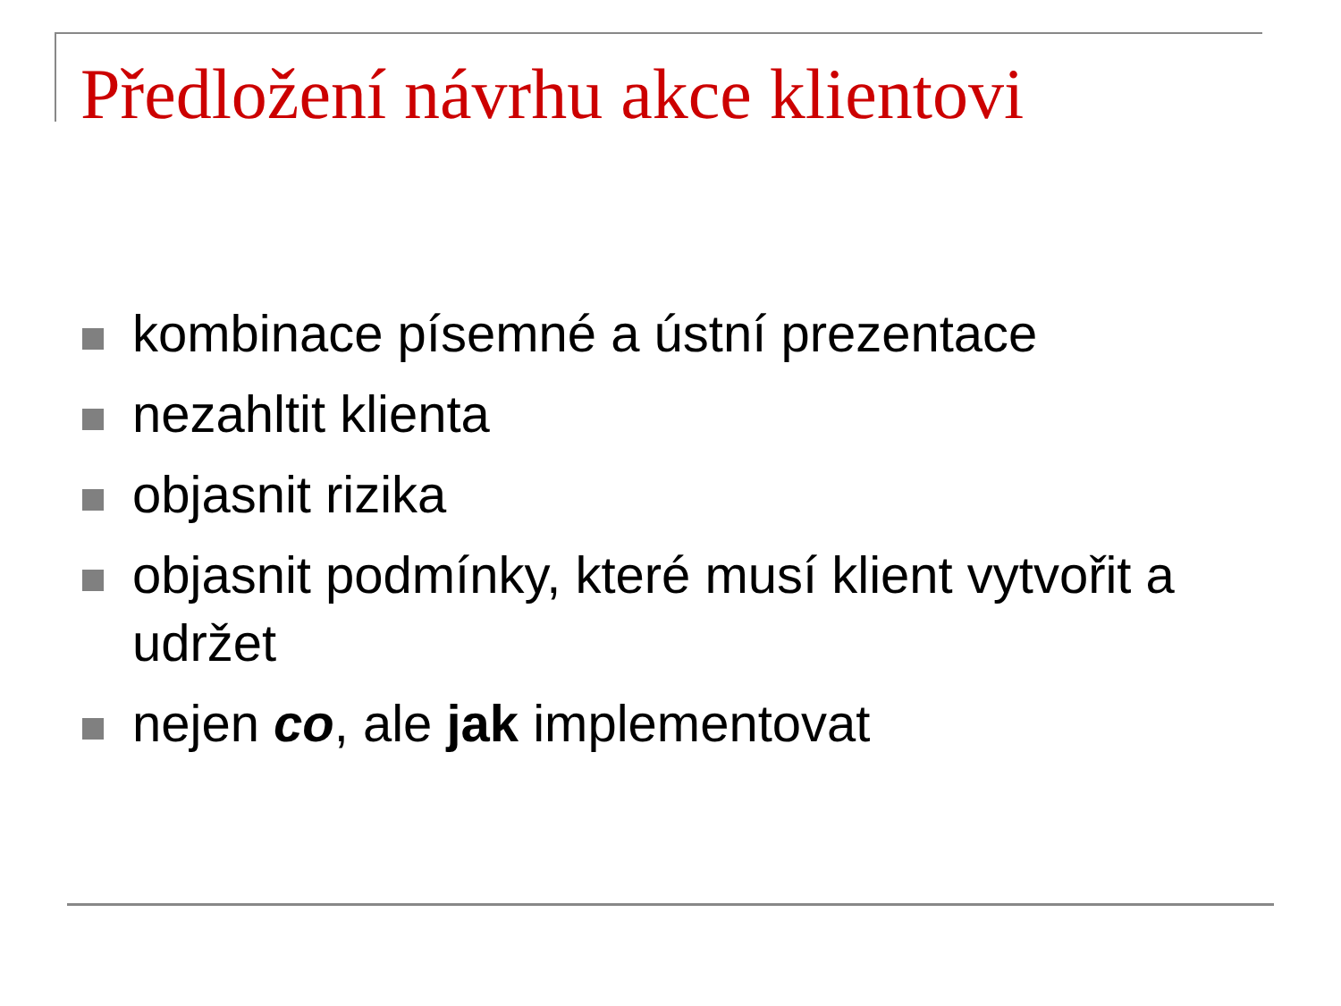Předložení návrhu akce klientovi
kombinace písemné a ústní prezentace
nezahltit klienta
objasnit rizika
objasnit podmínky, které musí klient vytvořit a udržet
nejen co, ale jak implementovat